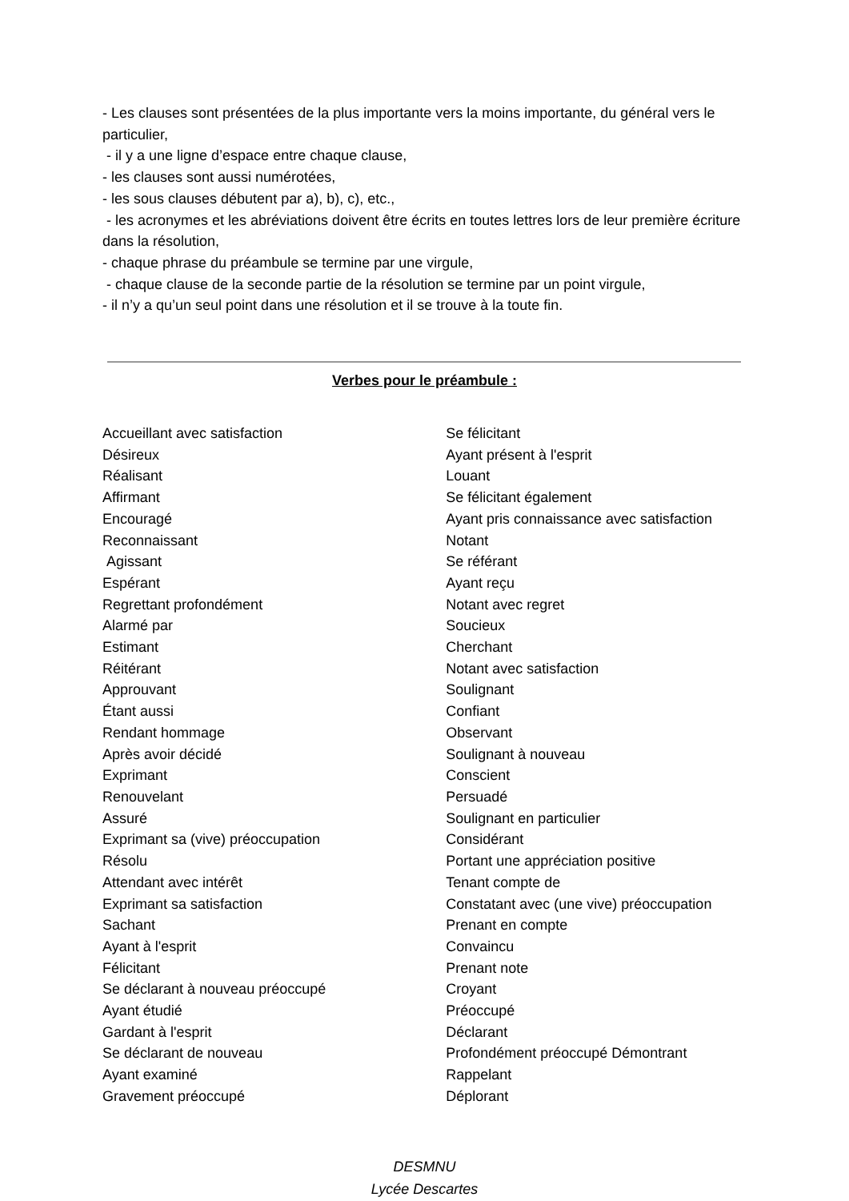- Les clauses sont présentées de la plus importante vers la moins importante, du général vers le particulier,
- il y a une ligne d’espace entre chaque clause,
- les clauses sont aussi numérotées,
- les sous clauses débutent par a), b), c), etc.,
- les acronymes et les abréviations doivent être écrits en toutes lettres lors de leur première écriture dans la résolution,
- chaque phrase du préambule se termine par une virgule,
- chaque clause de la seconde partie de la résolution se termine par un point virgule,
- il n’y a qu’un seul point dans une résolution et il se trouve à la toute fin.
Verbes pour le préambule :
Accueillant avec satisfaction
Désireux
Réalisant
Affirmant
Encouragé
Reconnaissant
Agissant
Espérant
Regrettant profondément
Alarmé par
Estimant
Réitérant
Approuvant
Étant aussi
Rendant hommage
Après avoir décidé
Exprimant
Renouvelant
Assuré
Exprimant sa (vive) préoccupation
Résolu
Attendant avec intérêt
Exprimant sa satisfaction
Sachant
Ayant à l'esprit
Félicitant
Se déclarant à nouveau préoccupé
Ayant étudié
Gardant à l'esprit
Se déclarant de nouveau
Ayant examiné
Gravement préoccupé
Se félicitant
Ayant présent à l'esprit
Louant
Se félicitant également
Ayant pris connaissance avec satisfaction
Notant
Se référant
Ayant reçu
Notant avec regret
Soucieux
Cherchant
Notant avec satisfaction
Soulignant
Confiant
Observant
Soulignant à nouveau
Conscient
Persuadé
Soulignant en particulier
Considérant
Portant une appréciation positive
Tenant compte de
Constatant avec (une vive) préoccupation
Prenant en compte
Convaincu
Prenant note
Croyant
Préoccupé
Déclarant
Profondément préoccupé Démontrant
Rappelant
Déplorant
DESMNU
Lycée Descartes